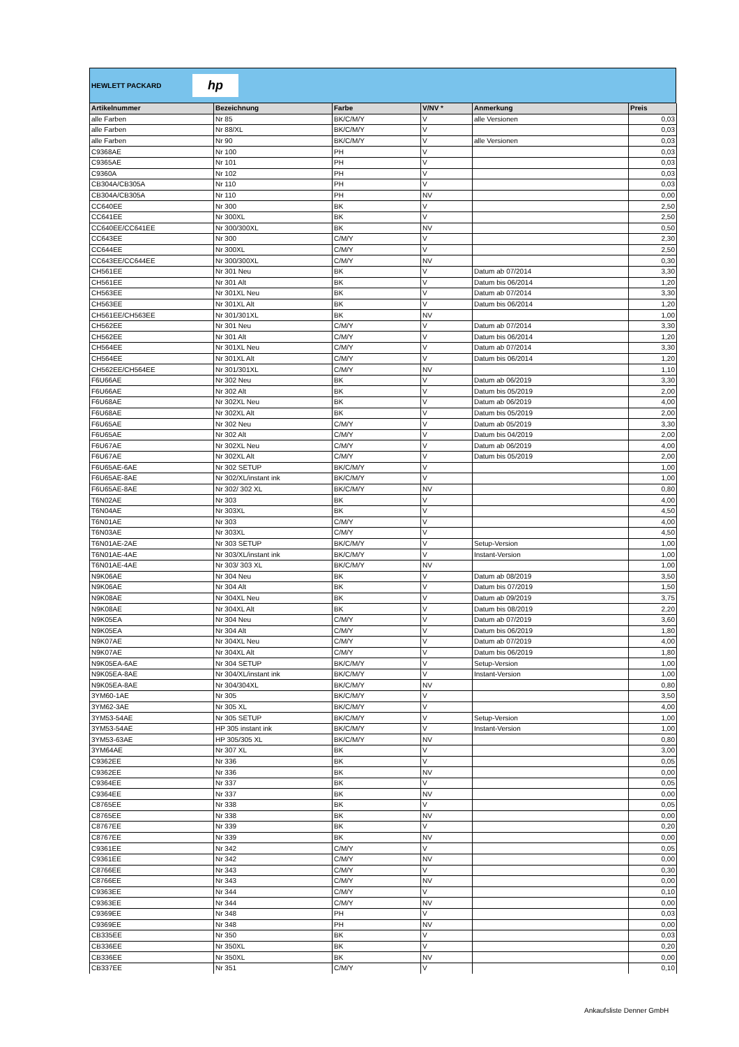HEWLETT PACKARD
hp
| Artikelnummer | Bezeichnung | Farbe | V/NV * | Anmerkung | Preis |
| --- | --- | --- | --- | --- | --- |
| alle Farben | Nr 85 | BK/C/M/Y | V | alle Versionen | 0,03 |
| alle Farben | Nr 88/XL | BK/C/M/Y | V | | 0,03 |
| alle Farben | Nr 90 | BK/C/M/Y | V | alle Versionen | 0,03 |
| C9368AE | Nr 100 | PH | V | | 0,03 |
| C9365AE | Nr 101 | PH | V | | 0,03 |
| C9360A | Nr 102 | PH | V | | 0,03 |
| CB304A/CB305A | Nr 110 | PH | V | | 0,03 |
| CB304A/CB305A | Nr 110 | PH | NV | | 0,00 |
| CC640EE | Nr 300 | BK | V | | 2,50 |
| CC641EE | Nr 300XL | BK | V | | 2,50 |
| CC640EE/CC641EE | Nr 300/300XL | BK | NV | | 0,50 |
| CC643EE | Nr 300 | C/M/Y | V | | 2,30 |
| CC644EE | Nr 300XL | C/M/Y | V | | 2,50 |
| CC643EE/CC644EE | Nr 300/300XL | C/M/Y | NV | | 0,30 |
| CH561EE | Nr 301 Neu | BK | V | Datum ab 07/2014 | 3,30 |
| CH561EE | Nr 301 Alt | BK | V | Datum bis 06/2014 | 1,20 |
| CH563EE | Nr 301XL Neu | BK | V | Datum ab 07/2014 | 3,30 |
| CH563EE | Nr 301XL Alt | BK | V | Datum bis 06/2014 | 1,20 |
| CH561EE/CH563EE | Nr 301/301XL | BK | NV | | 1,00 |
| CH562EE | Nr 301 Neu | C/M/Y | V | Datum ab 07/2014 | 3,30 |
| CH562EE | Nr 301 Alt | C/M/Y | V | Datum bis 06/2014 | 1,20 |
| CH564EE | Nr 301XL Neu | C/M/Y | V | Datum ab 07/2014 | 3,30 |
| CH564EE | Nr 301XL Alt | C/M/Y | V | Datum bis 06/2014 | 1,20 |
| CH562EE/CH564EE | Nr 301/301XL | C/M/Y | NV | | 1,10 |
| F6U66AE | Nr 302 Neu | BK | V | Datum ab 06/2019 | 3,30 |
| F6U66AE | Nr 302 Alt | BK | V | Datum bis 05/2019 | 2,00 |
| F6U68AE | Nr 302XL Neu | BK | V | Datum ab 06/2019 | 4,00 |
| F6U68AE | Nr 302XL Alt | BK | V | Datum bis 05/2019 | 2,00 |
| F6U65AE | Nr 302 Neu | C/M/Y | V | Datum ab 05/2019 | 3,30 |
| F6U65AE | Nr 302 Alt | C/M/Y | V | Datum bis 04/2019 | 2,00 |
| F6U67AE | Nr 302XL Neu | C/M/Y | V | Datum ab 06/2019 | 4,00 |
| F6U67AE | Nr 302XL Alt | C/M/Y | V | Datum bis 05/2019 | 2,00 |
| F6U65AE-6AE | Nr 302 SETUP | BK/C/M/Y | V | | 1,00 |
| F6U65AE-8AE | Nr 302/XL/instant ink | BK/C/M/Y | V | | 1,00 |
| F6U65AE-8AE | Nr 302/ 302 XL | BK/C/M/Y | NV | | 0,80 |
| T6N02AE | Nr 303 | BK | V | | 4,00 |
| T6N04AE | Nr 303XL | BK | V | | 4,50 |
| T6N01AE | Nr 303 | C/M/Y | V | | 4,00 |
| T6N03AE | Nr 303XL | C/M/Y | V | | 4,50 |
| T6N01AE-2AE | Nr 303 SETUP | BK/C/M/Y | V | Setup-Version | 1,00 |
| T6N01AE-4AE | Nr 303/XL/instant ink | BK/C/M/Y | V | Instant-Version | 1,00 |
| T6N01AE-4AE | Nr 303/ 303 XL | BK/C/M/Y | NV | | 1,00 |
| N9K06AE | Nr 304 Neu | BK | V | Datum ab 08/2019 | 3,50 |
| N9K06AE | Nr 304 Alt | BK | V | Datum bis 07/2019 | 1,50 |
| N9K08AE | Nr 304XL Neu | BK | V | Datum ab 09/2019 | 3,75 |
| N9K08AE | Nr 304XL Alt | BK | V | Datum bis 08/2019 | 2,20 |
| N9K05EA | Nr 304 Neu | C/M/Y | V | Datum ab 07/2019 | 3,60 |
| N9K05EA | Nr 304 Alt | C/M/Y | V | Datum bis 06/2019 | 1,80 |
| N9K07AE | Nr 304XL Neu | C/M/Y | V | Datum ab 07/2019 | 4,00 |
| N9K07AE | Nr 304XL Alt | C/M/Y | V | Datum bis 06/2019 | 1,80 |
| N9K05EA-6AE | Nr 304 SETUP | BK/C/M/Y | V | Setup-Version | 1,00 |
| N9K05EA-8AE | Nr 304/XL/instant ink | BK/C/M/Y | V | Instant-Version | 1,00 |
| N9K05EA-8AE | Nr 304/304XL | BK/C/M/Y | NV | | 0,80 |
| 3YM60-1AE | Nr 305 | BK/C/M/Y | V | | 3,50 |
| 3YM62-3AE | Nr 305 XL | BK/C/M/Y | V | | 4,00 |
| 3YM53-54AE | Nr 305 SETUP | BK/C/M/Y | V | Setup-Version | 1,00 |
| 3YM53-54AE | HP 305 instant ink | BK/C/M/Y | V | Instant-Version | 1,00 |
| 3YM53-63AE | HP 305/305 XL | BK/C/M/Y | NV | | 0,80 |
| 3YM64AE | Nr 307 XL | BK | V | | 3,00 |
| C9362EE | Nr 336 | BK | V | | 0,05 |
| C9362EE | Nr 336 | BK | NV | | 0,00 |
| C9364EE | Nr 337 | BK | V | | 0,05 |
| C9364EE | Nr 337 | BK | NV | | 0,00 |
| C8765EE | Nr 338 | BK | V | | 0,05 |
| C8765EE | Nr 338 | BK | NV | | 0,00 |
| C8767EE | Nr 339 | BK | V | | 0,20 |
| C8767EE | Nr 339 | BK | NV | | 0,00 |
| C9361EE | Nr 342 | C/M/Y | V | | 0,05 |
| C9361EE | Nr 342 | C/M/Y | NV | | 0,00 |
| C8766EE | Nr 343 | C/M/Y | V | | 0,30 |
| C8766EE | Nr 343 | C/M/Y | NV | | 0,00 |
| C9363EE | Nr 344 | C/M/Y | V | | 0,10 |
| C9363EE | Nr 344 | C/M/Y | NV | | 0,00 |
| C9369EE | Nr 348 | PH | V | | 0,03 |
| C9369EE | Nr 348 | PH | NV | | 0,00 |
| CB335EE | Nr 350 | BK | V | | 0,03 |
| CB336EE | Nr 350XL | BK | V | | 0,20 |
| CB336EE | Nr 350XL | BK | NV | | 0,00 |
| CB337EE | Nr 351 | C/M/Y | V | | 0,10 |
Ankaufsliste Denner GmbH